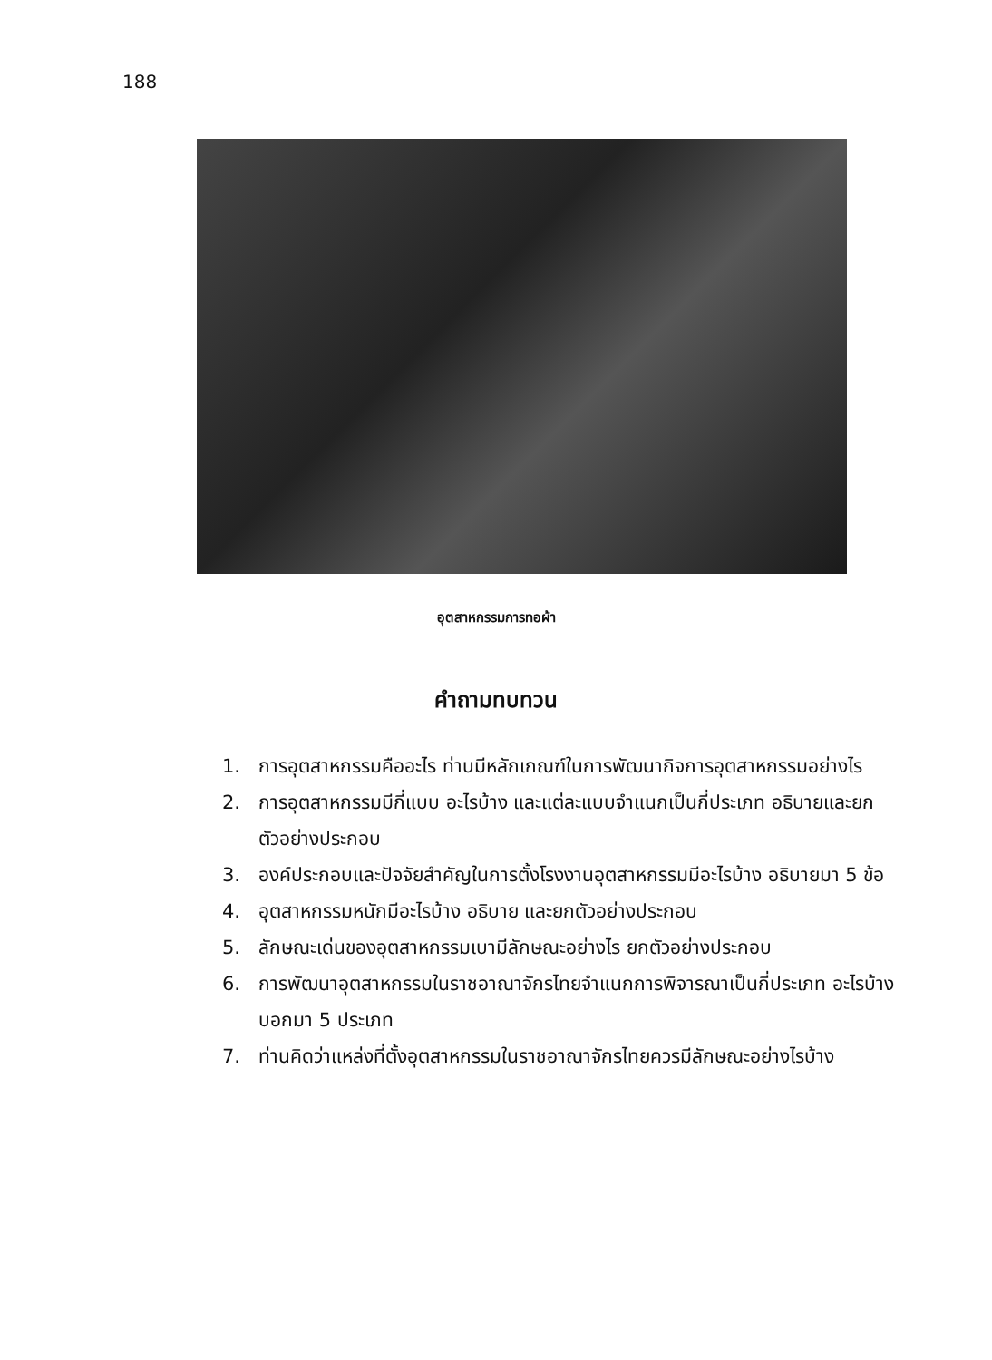188
อุตสาหกรรมการทอผ้า
คำถามทบทวน
1. การอุตสาหกรรมคืออะไร ท่านมีหลักเกณฑ์ในการพัฒนากิจการอุตสาหกรรมอย่างไร
2. การอุตสาหกรรมมีกี่แบบ อะไรบ้าง และแต่ละแบบจำแนกเป็นกี่ประเภท อธิบายและยกตัวอย่างประกอบ
3. องค์ประกอบและปัจจัยสำคัญในการตั้งโรงงานอุตสาหกรรมมีอะไรบ้าง อธิบายมา 5 ข้อ
4. อุตสาหกรรมหนักมีอะไรบ้าง อธิบาย และยกตัวอย่างประกอบ
5. ลักษณะเด่นของอุตสาหกรรมเบามีลักษณะอย่างไร ยกตัวอย่างประกอบ
6. การพัฒนาอุตสาหกรรมในราชอาณาจักรไทยจำแนกการพิจารณาเป็นกี่ประเภท อะไรบ้าง บอกมา 5 ประเภท
7. ท่านคิดว่าแหล่งที่ตั้งอุตสาหกรรมในราชอาณาจักรไทยควรมีลักษณะอย่างไรบ้าง